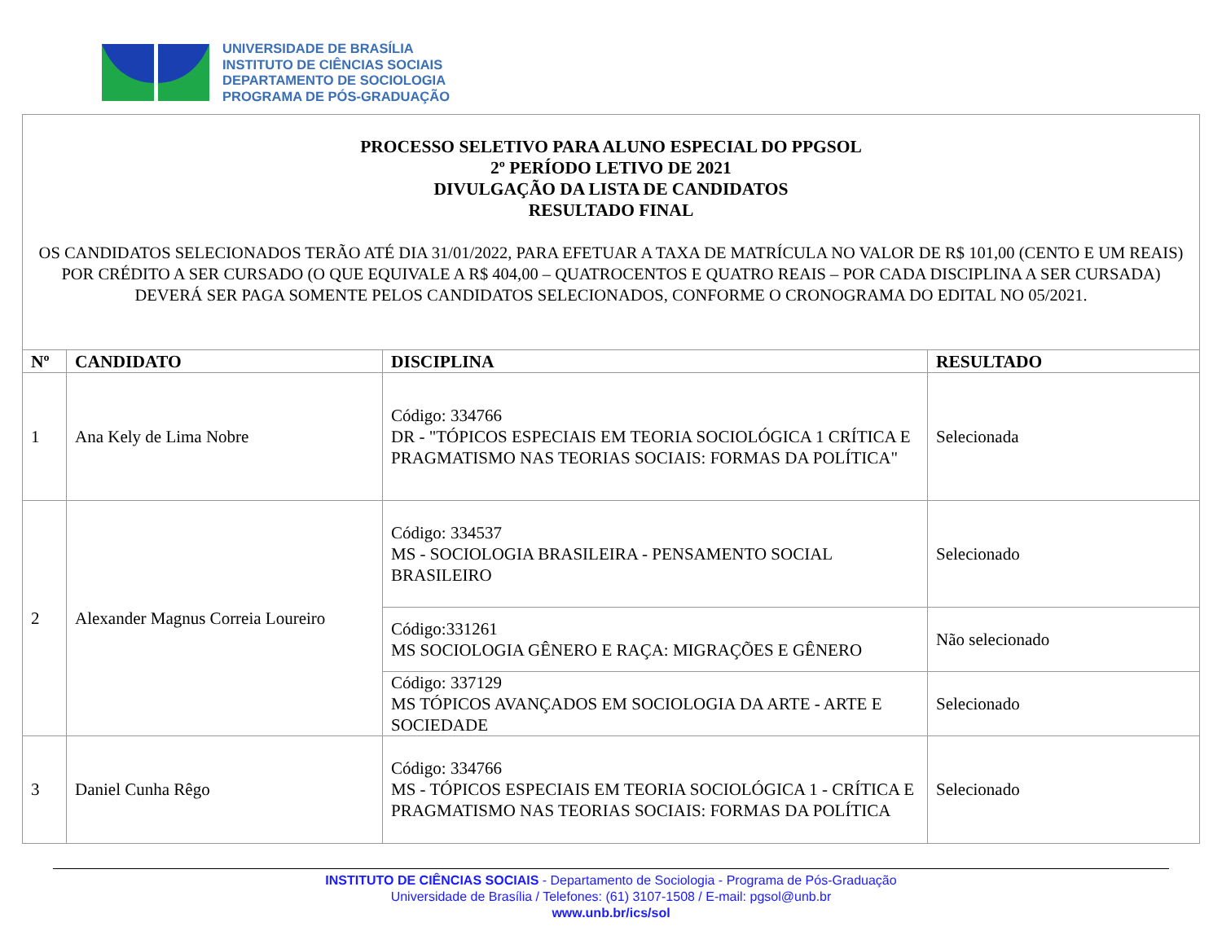UNIVERSIDADE DE BRASÍLIA
INSTITUTO DE CIÊNCIAS SOCIAIS
DEPARTAMENTO DE SOCIOLOGIA
PROGRAMA DE PÓS-GRADUAÇÃO
PROCESSO SELETIVO PARA ALUNO ESPECIAL DO PPGSOL
2º PERÍODO LETIVO DE 2021
DIVULGAÇÃO DA LISTA DE CANDIDATOS
RESULTADO FINAL
OS CANDIDATOS SELECIONADOS TERÃO ATÉ DIA 31/01/2022, PARA EFETUAR A TAXA DE MATRÍCULA NO VALOR DE R$ 101,00 (CENTO E UM REAIS) POR CRÉDITO A SER CURSADO (O QUE EQUIVALE A R$ 404,00 – QUATROCENTOS E QUATRO REAIS – POR CADA DISCIPLINA A SER CURSADA) DEVERÁ SER PAGA SOMENTE PELOS CANDIDATOS SELECIONADOS, CONFORME O CRONOGRAMA DO EDITAL NO 05/2021.
| Nº | CANDIDATO | DISCIPLINA | RESULTADO |
| --- | --- | --- | --- |
| 1 | Ana Kely de Lima Nobre | Código: 334766 DR - "TÓPICOS ESPECIAIS EM TEORIA SOCIOLÓGICA 1 CRÍTICA E PRAGMATISMO NAS TEORIAS SOCIAIS: FORMAS DA POLÍTICA" | Selecionada |
| 2 | Alexander Magnus Correia Loureiro | Código: 334537 MS - SOCIOLOGIA BRASILEIRA - PENSAMENTO SOCIAL BRASILEIRO | Selecionado |
| | | Código:331261 MS SOCIOLOGIA GÊNERO E RAÇA: MIGRAÇÕES E GÊNERO | Não selecionado |
| | | Código: 337129 MS TÓPICOS AVANÇADOS EM SOCIOLOGIA DA ARTE - ARTE E SOCIEDADE | Selecionado |
| 3 | Daniel Cunha Rêgo | Código: 334766 MS - TÓPICOS ESPECIAIS EM TEORIA SOCIOLÓGICA 1 - CRÍTICA E PRAGMATISMO NAS TEORIAS SOCIAIS: FORMAS DA POLÍTICA | Selecionado |
INSTITUTO DE CIÊNCIAS SOCIAIS - Departamento de Sociologia - Programa de Pós-Graduação
Universidade de Brasília / Telefones: (61) 3107-1508 / E-mail: pgsol@unb.br
www.unb.br/ics/sol